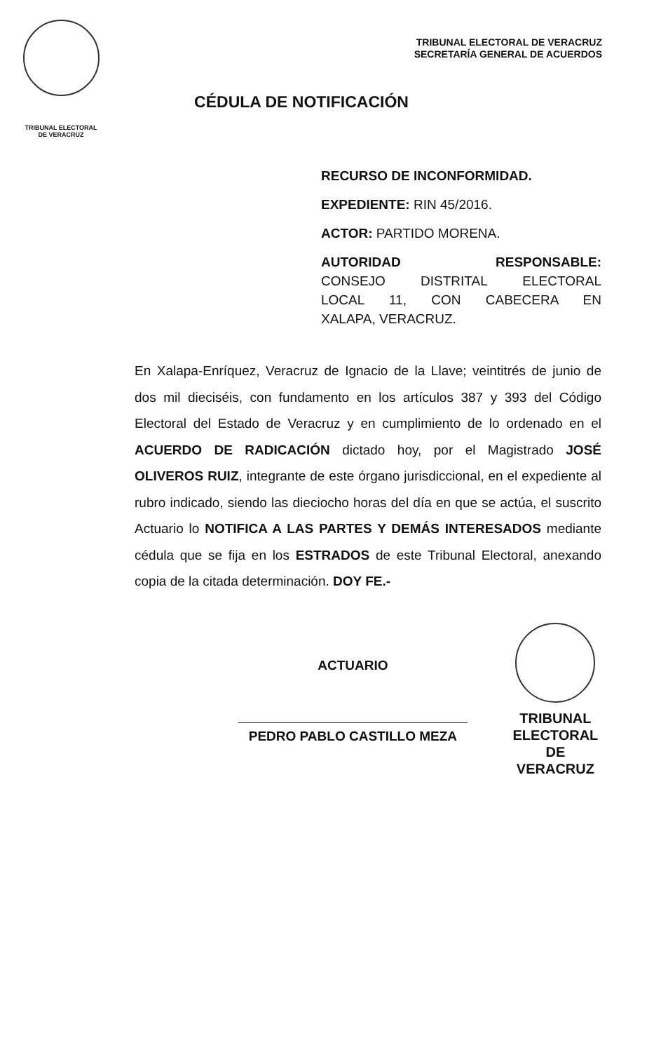TRIBUNAL ELECTORAL
DE VERACRUZ
TRIBUNAL ELECTORAL DE VERACRUZ
SECRETARÍA GENERAL DE ACUERDOS
CÉDULA DE NOTIFICACIÓN
RECURSO DE INCONFORMIDAD.
EXPEDIENTE: RIN 45/2016.
ACTOR: PARTIDO MORENA.
AUTORIDAD RESPONSABLE:
CONSEJO DISTRITAL ELECTORAL
LOCAL 11, CON CABECERA EN
XALAPA, VERACRUZ.
En Xalapa-Enríquez, Veracruz de Ignacio de la Llave; veintitrés de junio de dos mil dieciséis, con fundamento en los artículos 387 y 393 del Código Electoral del Estado de Veracruz y en cumplimiento de lo ordenado en el ACUERDO DE RADICACIÓN dictado hoy, por el Magistrado JOSÉ OLIVEROS RUIZ, integrante de este órgano jurisdiccional, en el expediente al rubro indicado, siendo las dieciocho horas del día en que se actúa, el suscrito Actuario lo NOTIFICA A LAS PARTES Y DEMÁS INTERESADOS mediante cédula que se fija en los ESTRADOS de este Tribunal Electoral, anexando copia de la citada determinación. DOY FE.-
ACTUARIO
PEDRO PABLO CASTILLO MEZA
TRIBUNAL
ELECTORAL
DE VERACRUZ